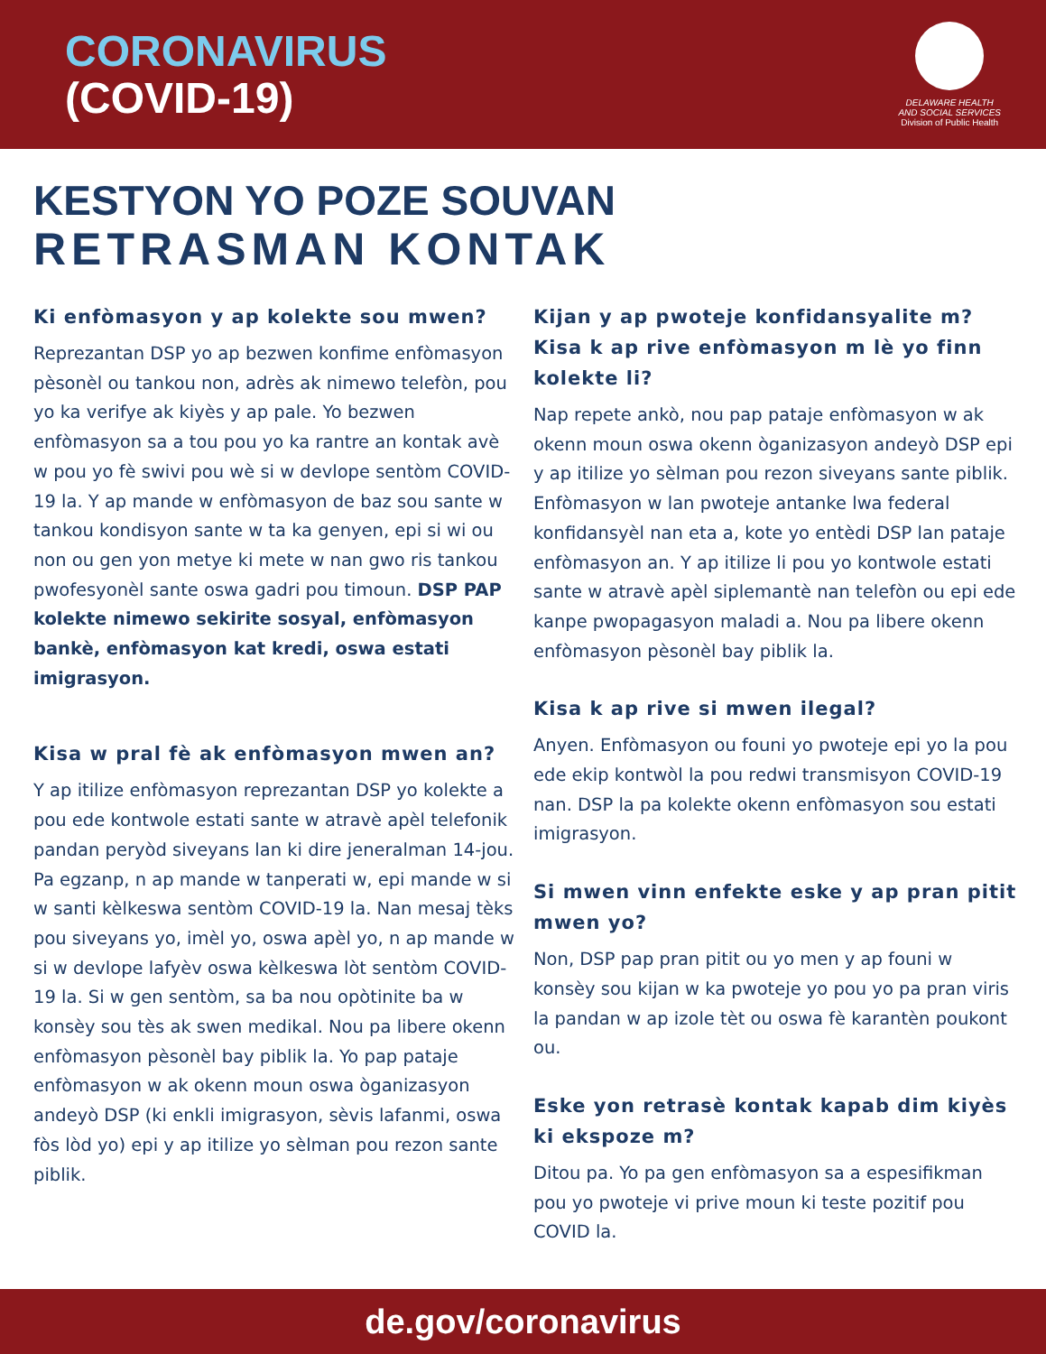CORONAVIRUS
(COVID-19)
DELAWARE HEALTH
AND SOCIAL SERVICES
Division of Public Health
KESTYON YO POZE SOUVAN
RETRASMAN KONTAK
Ki enfòmasyon y ap kolekte sou mwen?
Reprezantan DSP yo ap bezwen konfime enfòmasyon pèsonèl ou tankou non, adrès ak nimewo telefòn, pou yo ka verifye ak kiyès y ap pale. Yo bezwen enfòmasyon sa a tou pou yo ka rantre an kontak avè w pou yo fè swivi pou wè si w devlope sentòm COVID-19 la. Y ap mande w enfòmasyon de baz sou sante w tankou kondisyon sante w ta ka genyen, epi si wi ou non ou gen yon metye ki mete w nan gwo ris tankou pwofesyonèl sante oswa gadri pou timoun. DSP PAP kolekte nimewo sekirite sosyal, enfòmasyon bankè, enfòmasyon kat kredi, oswa estati imigrasyon.
Kisa w pral fè ak enfòmasyon mwen an?
Y ap itilize enfòmasyon reprezantan DSP yo kolekte a pou ede kontwole estati sante w atravè apèl telefonik pandan peryòd siveyans lan ki dire jeneralman 14-jou. Pa egzanp, n ap mande w tanperati w, epi mande w si w santi kèlkeswa sentòm COVID-19 la. Nan mesaj tèks pou siveyans yo, imèl yo, oswa apèl yo, n ap mande w si w devlope lafyèv oswa kèlkeswa lòt sentòm COVID-19 la. Si w gen sentòm, sa ba nou opòtinite ba w konsèy sou tès ak swen medikal. Nou pa libere okenn enfòmasyon pèsonèl bay piblik la. Yo pap pataje enfòmasyon w ak okenn moun oswa òganizasyon andeyò DSP (ki enkli imigrasyon, sèvis lafanmi, oswa fòs lòd yo) epi y ap itilize yo sèlman pou rezon sante piblik.
Kijan y ap pwoteje konfidansyalite m? Kisa k ap rive enfòmasyon m lè yo finn kolekte li?
Nap repete ankò, nou pap pataje enfòmasyon w ak okenn moun oswa okenn òganizasyon andeyò DSP epi y ap itilize yo sèlman pou rezon siveyans sante piblik. Enfòmasyon w lan pwoteje antanke lwa federal konfidansyèl nan eta a, kote yo entèdi DSP lan pataje enfòmasyon an. Y ap itilize li pou yo kontwole estati sante w atravè apèl siplemantè nan telefòn ou epi ede kanpe pwopagasyon maladi a. Nou pa libere okenn enfòmasyon pèsonèl bay piblik la.
Kisa k ap rive si mwen ilegal?
Anyen. Enfòmasyon ou founi yo pwoteje epi yo la pou ede ekip kontwòl la pou redwi transmisyon COVID-19 nan. DSP la pa kolekte okenn enfòmasyon sou estati imigrasyon.
Si mwen vinn enfekte eske y ap pran pitit mwen yo?
Non, DSP pap pran pitit ou yo men y ap founi w konsèy sou kijan w ka pwoteje yo pou yo pa pran viris la pandan w ap izole tèt ou oswa fè karantèn poukont ou.
Eske yon retrasè kontak kapab dim kiyès ki ekspoze m?
Ditou pa. Yo pa gen enfòmasyon sa a espesifikman pou yo pwoteje vi prive moun ki teste pozitif pou COVID la.
de.gov/coronavirus